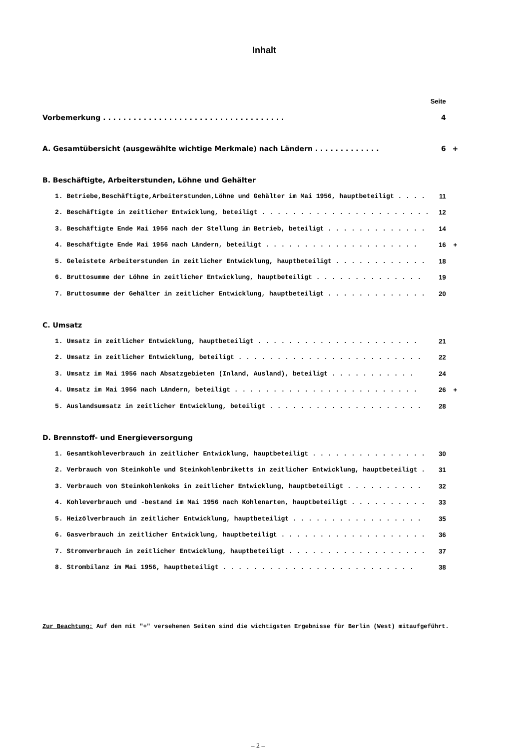Inhalt
| | Seite | |
| Vorbemerkung . . . . . . . . . . . . . . . . . . . . . . . . . . . . . . . . . . . . | 4 | |
| A. Gesamtübersicht (ausgewählte wichtige Merkmale) nach Ländern . . . . . . . . . . . . . | 6 | + |
| B. Beschäftigte, Arbeiterstunden, Löhne und Gehälter | | |
| 1. Betriebe,Beschäftigte,Arbeiterstunden,Löhne und Gehälter im Mai 1956, hauptbeteiligt . . . . | 11 | |
| 2. Beschäftigte in zeitlicher Entwicklung, beteiligt . . . . . . . . . . . . . . . . . . . . . . | 12 | |
| 3. Beschäftigte Ende Mai 1956 nach der Stellung im Betrieb, beteiligt . . . . . . . . . . . . . | 14 | |
| 4. Beschäftigte Ende Mai 1956 nach Ländern, beteiligt . . . . . . . . . . . . . . . . . . . . | 16 | + |
| 5. Geleistete Arbeiterstunden in zeitlicher Entwicklung, hauptbeteiligt . . . . . . . . . . . . | 18 | |
| 6. Bruttosumme der Löhne in zeitlicher Entwicklung, hauptbeteiligt . . . . . . . . . . . . . . | 19 | |
| 7. Bruttosumme der Gehälter in zeitlicher Entwicklung, hauptbeteiligt . . . . . . . . . . . . . | 20 | |
| C. Umsatz | | |
| 1. Umsatz in zeitlicher Entwicklung, hauptbeteiligt . . . . . . . . . . . . . . . . . . . . . | 21 | |
| 2. Umsatz in zeitlicher Entwicklung, beteiligt . . . . . . . . . . . . . . . . . . . . . . . . | 22 | |
| 3. Umsatz im Mai 1956 nach Absatzgebieten (Inland, Ausland), beteiligt . . . . . . . . . . . | 24 | |
| 4. Umsatz im Mai 1956 nach Ländern, beteiligt . . . . . . . . . . . . . . . . . . . . . . . . | 26 | + |
| 5. Auslandsumsatz in zeitlicher Entwicklung, beteiligt . . . . . . . . . . . . . . . . . . . . | 28 | |
| D. Brennstoff- und Energieversorgung | | |
| 1. Gesamtkohleverbrauch in zeitlicher Entwicklung, hauptbeteiligt . . . . . . . . . . . . . . . | 30 | |
| 2. Verbrauch von Steinkohle und Steinkohlenbriketts in zeitlicher Entwicklung, hauptbeteiligt . | 31 | |
| 3. Verbrauch von Steinkohlenkoks in zeitlicher Entwicklung, hauptbeteiligt . . . . . . . . . . | 32 | |
| 4. Kohleverbrauch und -bestand im Mai 1956 nach Kohlenarten, hauptbeteiligt . . . . . . . . . . | 33 | |
| 5. Heizölverbrauch in zeitlicher Entwicklung, hauptbeteiligt . . . . . . . . . . . . . . . . . | 35 | |
| 6. Gasverbrauch in zeitlicher Entwicklung, hauptbeteiligt . . . . . . . . . . . . . . . . . . . | 36 | |
| 7. Stromverbrauch in zeitlicher Entwicklung, hauptbeteiligt . . . . . . . . . . . . . . . . . . | 37 | |
| 8. Strombilanz im Mai 1956, hauptbeteiligt . . . . . . . . . . . . . . . . . . . . . . . . . | 38 | |
Zur Beachtung: Auf den mit "+" versehenen Seiten sind die wichtigsten Ergebnisse für Berlin (West) mitaufgeführt.
– 2 –